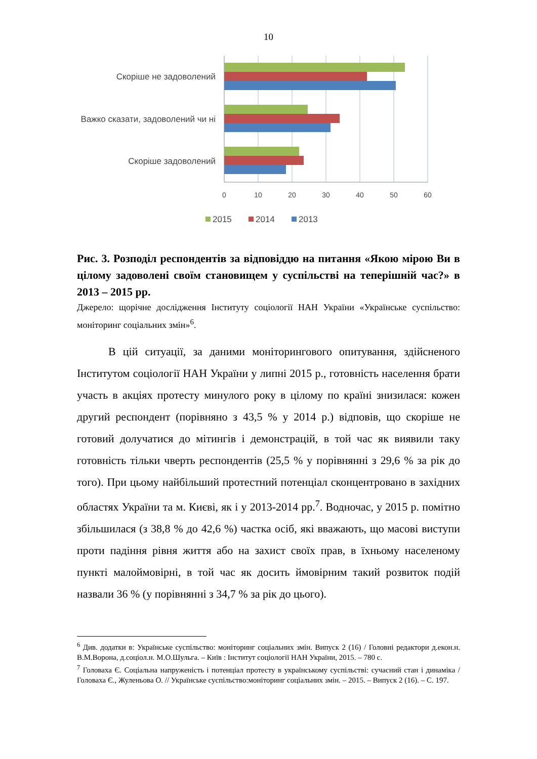10
Скоріше не задоволений
Важко сказати, задоволений чи ні
Скоріше задоволений
0
10
20
30
40
50
60
2015
2014
2013
Рис. 3. Розподіл респондентів за відповіддю на питання «Якою мірою Ви в цілому задоволені своїм становищем у суспільстві на теперішній час?» в 2013 – 2015 рр.
Джерело: щорічне дослідження Інституту соціології НАН України «Українське суспільство: моніторинг соціальних змін»<sup>6</sup>.
В цій ситуації, за даними моніторингового опитування, здійсненого Інститутом соціології НАН України у липні 2015 р., готовність населення брати участь в акціях протесту минулого року в цілому по країні знизилася: кожен другий респондент (порівняно з 43,5 % у 2014 р.) відповів, що скоріше не готовий долучатися до мітингів і демонстрацій, в той час як виявили таку готовність тільки чверть респондентів (25,5 % у порівнянні з 29,6 % за рік до того). При цьому найбільший протестний потенціал сконцентровано в західних областях України та м. Києві, як і у 2013-2014 рр.<sup>7</sup>. Водночас, у 2015 р. помітно збільшилася (з 38,8 % до 42,6 %) частка осіб, які вважають, що масові виступи проти падіння рівня життя або на захист своїх прав, в їхньому населеному пункті малоймовірні, в той час як досить ймовірним такий розвиток подій назвали 36 % (у порівнянні з 34,7 % за рік до цього).
<sup>6</sup> Див. додатки в: Українське суспільство: моніторинг соціальних змін. Випуск 2 (16) / Головні редактори д.екон.н. В.М.Ворона, д.соціол.н. М.О.Шульга. – Київ : Інститут соціології НАН України, 2015. – 780 с.
<sup>7</sup> Головаха Є. Соціальна напруженість і потенціал протесту в українському суспільстві: сучасний стан і динаміка / Головаха Є., Жуленьова О. // Українське суспільство:моніторинг соціальних змін. – 2015. – Випуск 2 (16). – С. 197.